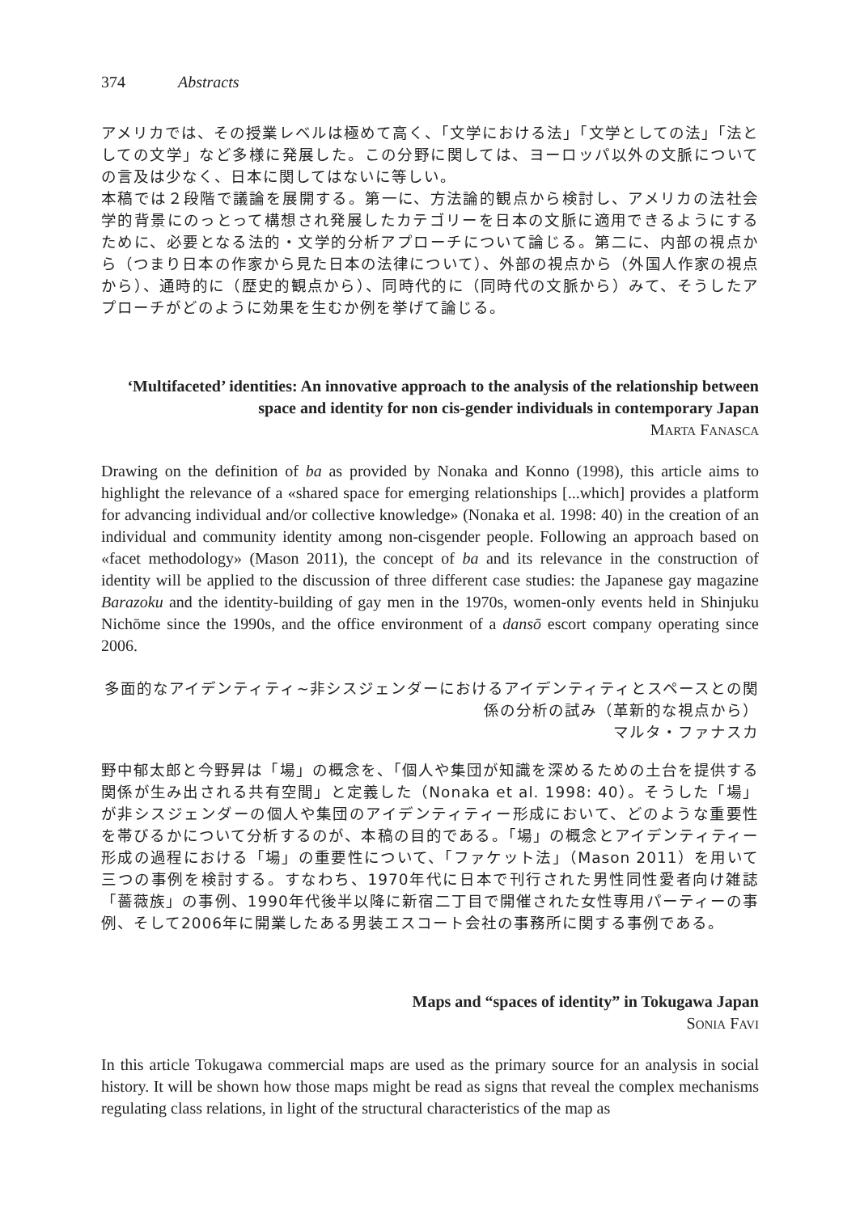374 Abstracts
アメリカでは、その授業レベルは極めて高く、「文学における法」「文学としての法」「法としての文学」など多様に発展した。この分野に関しては、ヨーロッパ以外の文脈についての言及は少なく、日本に関してはないに等しい。
本稿では２段階で議論を展開する。第一に、方法論的観点から検討し、アメリカの法社会学的背景にのっとって構想され発展したカテゴリーを日本の文脈に適用できるようにするために、必要となる法的・文学的分析アプローチについて論じる。第二に、内部の視点から（つまり日本の作家から見た日本の法律について）、外部の視点から（外国人作家の視点から）、通時的に（歴史的観点から）、同時代的に（同時代の文脈から）みて、そうしたアプローチがどのように効果を生むか例を挙げて論じる。
‘Multifaceted’ identities: An innovative approach to the analysis of the relationship between space and identity for non cis-gender individuals in contemporary Japan
MARTA FANASCA
Drawing on the definition of ba as provided by Nonaka and Konno (1998), this article aims to highlight the relevance of a «shared space for emerging relationships [...which] provides a platform for advancing individual and/or collective knowledge» (Nonaka et al. 1998: 40) in the creation of an individual and community identity among non-cisgender people. Following an approach based on «facet methodology» (Mason 2011), the concept of ba and its relevance in the construction of identity will be applied to the discussion of three different case studies: the Japanese gay magazine Barazoku and the identity-building of gay men in the 1970s, women-only events held in Shinjuku Nichōme since the 1990s, and the office environment of a dansō escort company operating since 2006.
多面的なアイデンティティ~非シスジェンダーにおけるアイデンティティとスペースとの関係の分析の試み（革新的な視点から）
マルタ・ファナスカ
野中郁太郎と今野昇は「場」の概念を、「個人や集団が知識を深めるための土台を提供する関係が生み出される共有空間」と定義した（Nonaka et al. 1998: 40）。そうした「場」が非シスジェンダーの個人や集団のアイデンティティー形成において、どのような重要性を帯びるかについて分析するのが、本稿の目的である。「場」の概念とアイデンティティー形成の過程における「場」の重要性について、「ファケット法」（Mason 2011）を用いて三つの事例を検討する。すなわち、1970年代に日本で刊行された男性同性愛者向け雑誌「薔薇族」の事例、1990年代後半以降に新宿二丁目で開催された女性専用パーティーの事例、そして2006年に開業したある男装エスコート会社の事務所に関する事例である。
Maps and “spaces of identity” in Tokugawa Japan
SONIA FAVI
In this article Tokugawa commercial maps are used as the primary source for an analysis in social history. It will be shown how those maps might be read as signs that reveal the complex mechanisms regulating class relations, in light of the structural characteristics of the map as